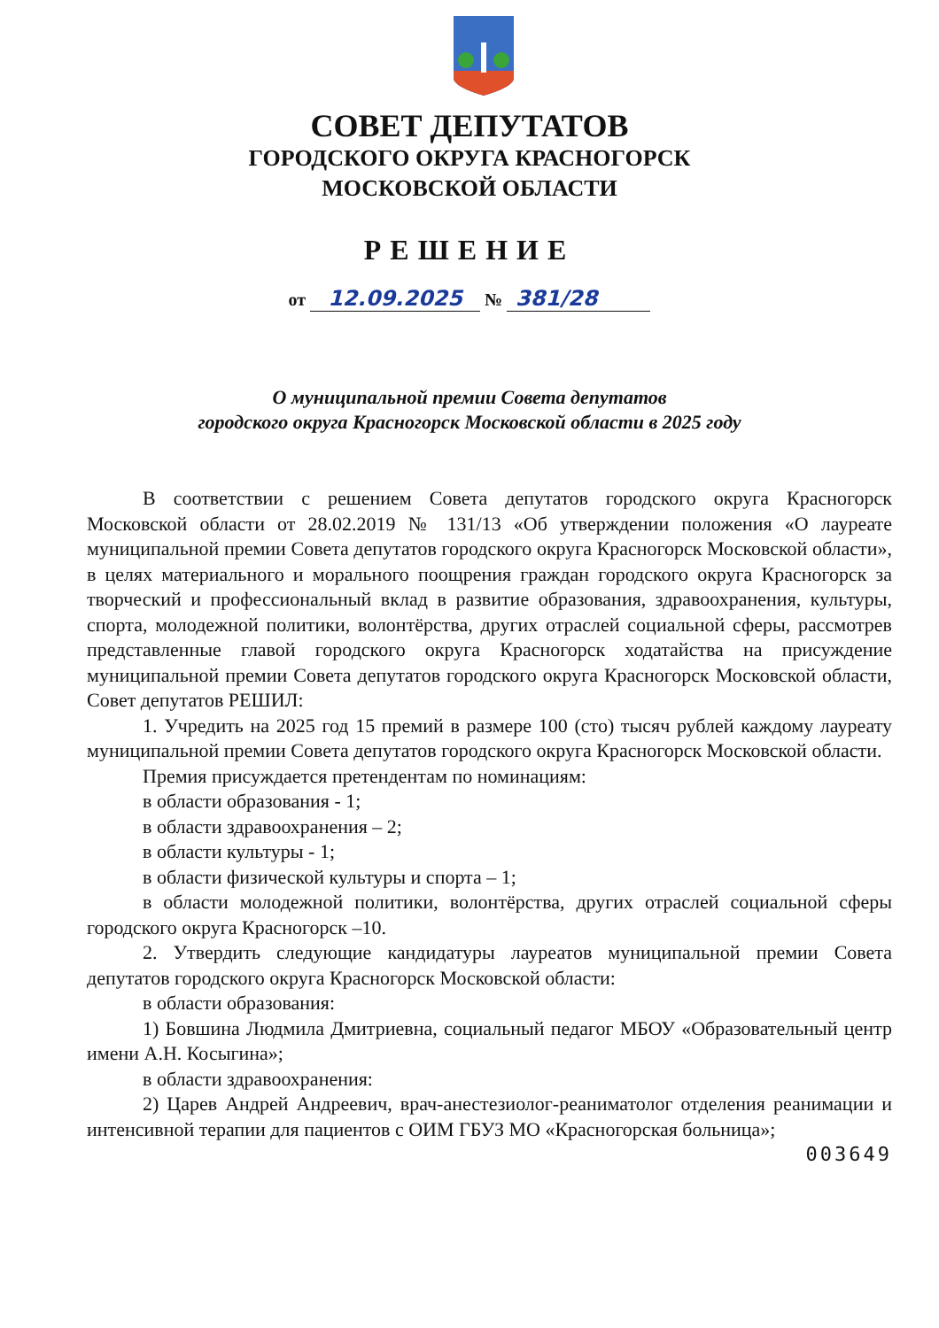СОВЕТ ДЕПУТАТОВ
ГОРОДСКОГО ОКРУГА КРАСНОГОРСК
МОСКОВСКОЙ ОБЛАСТИ
РЕШЕНИЕ
от 12.09.2025 № 381/28
О муниципальной премии Совета депутатов
городского округа Красногорск Московской области в 2025 году
В соответствии с решением Совета депутатов городского округа Красногорск Московской области от 28.02.2019 № 131/13 «Об утверждении положения «О лауреате муниципальной премии Совета депутатов городского округа Красногорск Московской области», в целях материального и морального поощрения граждан городского округа Красногорск за творческий и профессиональный вклад в развитие образования, здравоохранения, культуры, спорта, молодежной политики, волонтёрства, других отраслей социальной сферы, рассмотрев представленные главой городского округа Красногорск ходатайства на присуждение муниципальной премии Совета депутатов городского округа Красногорск Московской области, Совет депутатов РЕШИЛ:
1. Учредить на 2025 год 15 премий в размере 100 (сто) тысяч рублей каждому лауреату муниципальной премии Совета депутатов городского округа Красногорск Московской области.
Премия присуждается претендентам по номинациям:
в области образования - 1;
в области здравоохранения – 2;
в области культуры - 1;
в области физической культуры и спорта – 1;
в области молодежной политики, волонтёрства, других отраслей социальной сферы городского округа Красногорск –10.
2. Утвердить следующие кандидатуры лауреатов муниципальной премии Совета депутатов городского округа Красногорск Московской области:
в области образования:
1) Бовшина Людмила Дмитриевна, социальный педагог МБОУ «Образовательный центр имени А.Н. Косыгина»;
в области здравоохранения:
2) Царев Андрей Андреевич, врач-анестезиолог-реаниматолог отделения реанимации и интенсивной терапии для пациентов с ОИМ ГБУЗ МО «Красногорская больница»; 003649